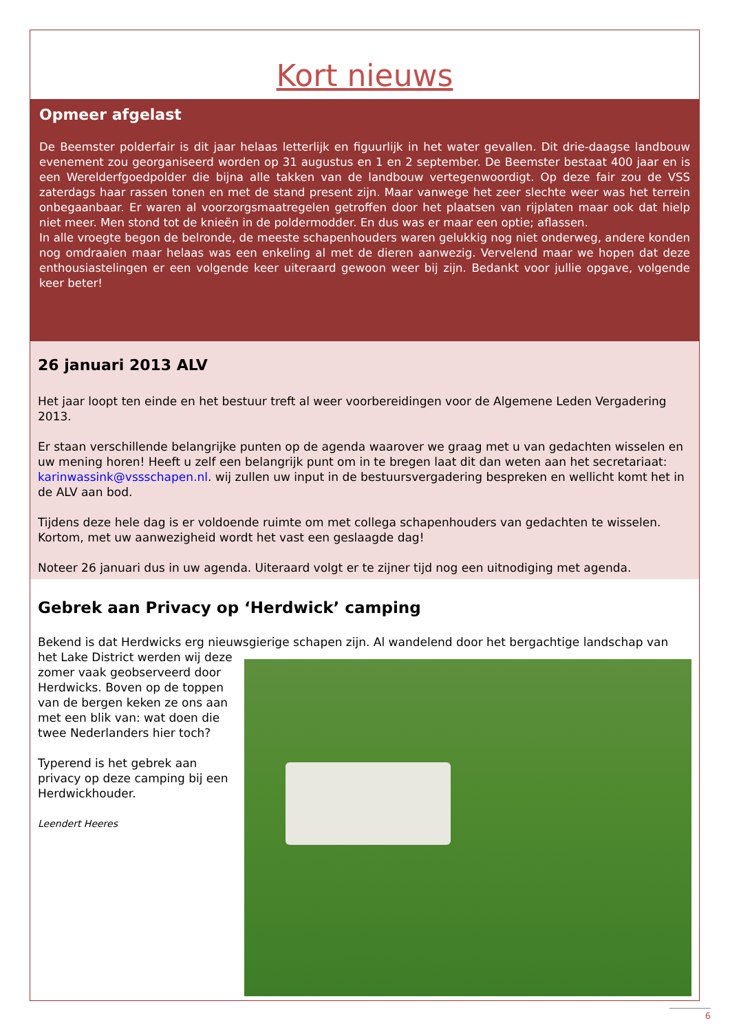Kort nieuws
Opmeer afgelast
De Beemster polderfair is dit jaar helaas letterlijk en figuurlijk in het water gevallen. Dit drie-daagse landbouw evenement zou georganiseerd worden op 31 augustus en 1 en 2 september. De Beemster bestaat 400 jaar en is een Werelderfgoedpolder die bijna alle takken van de landbouw vertegenwoordigt. Op deze fair zou de VSS zaterdags haar rassen tonen en met de stand present zijn. Maar vanwege het zeer slechte weer was het terrein onbegaanbaar. Er waren al voorzorgsmaatregelen getroffen door het plaatsen van rijplaten maar ook dat hielp niet meer. Men stond tot de knieën in de poldermodder. En dus was er maar een optie; aflassen.
In alle vroegte begon de belronde, de meeste schapenhouders waren gelukkig nog niet onderweg, andere konden nog omdraaien maar helaas was een enkeling al met de dieren aanwezig. Vervelend maar we hopen dat deze enthousiastelingen er een volgende keer uiteraard gewoon weer bij zijn. Bedankt voor jullie opgave, volgende keer beter!
26 januari 2013 ALV
Het jaar loopt ten einde en het bestuur treft al weer voorbereidingen voor de Algemene Leden Vergadering 2013.
Er staan verschillende belangrijke punten op de agenda waarover we graag met u van gedachten wisselen en uw mening horen! Heeft u zelf een belangrijk punt om in te bregen laat dit dan weten aan het secretariaat: karinwassink@vssschapen.nl. wij zullen uw input in de bestuursvergadering bespreken en wellicht komt het in de ALV aan bod.
Tijdens deze hele dag is er voldoende ruimte om met collega schapenhouders van gedachten te wisselen. Kortom, met uw aanwezigheid wordt het vast een geslaagde dag!
Noteer 26 januari dus in uw agenda. Uiteraard volgt er te zijner tijd nog een uitnodiging met agenda.
Gebrek aan Privacy op ‘Herdwick’ camping
Bekend is dat Herdwicks erg nieuwsgierige schapen zijn. Al wandelend door het bergachtige landschap van
het Lake District werden wij deze zomer vaak geobserveerd door Herdwicks. Boven op de toppen van de bergen keken ze ons aan met een blik van: wat doen die twee Nederlanders hier toch?
Typerend is het gebrek aan privacy op deze camping bij een Herdwickhouder.
Leendert Heeres
6